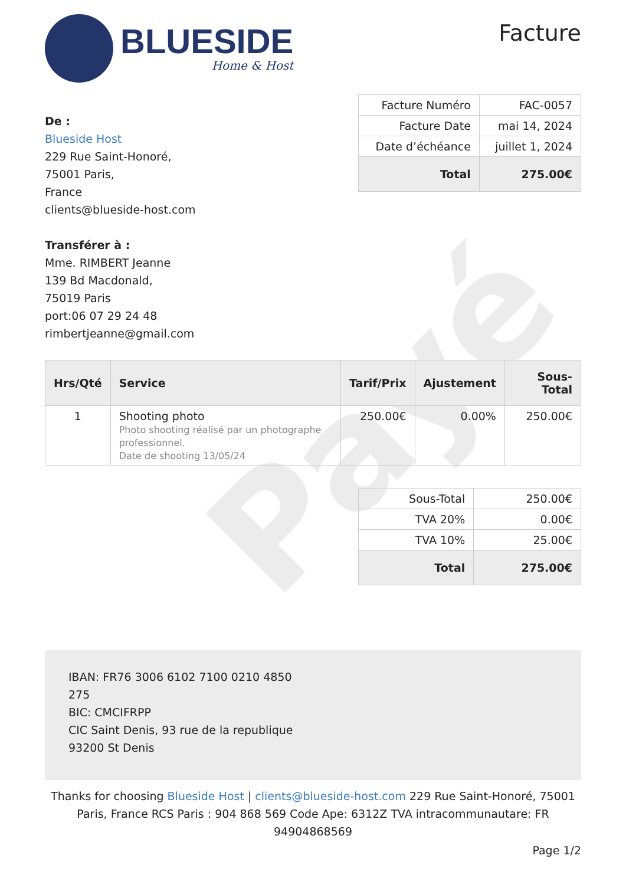Payé
BLUESIDE
Home & Host
Facture
De :
Blueside Host
229 Rue Saint-Honoré,
75001 Paris,
France
clients@blueside-host.com
Transférer à :
Mme. RIMBERT Jeanne
139 Bd Macdonald,
75019 Paris
port:06 07 29 24 48
rimbertjeanne@gmail.com
| Facture Numéro | FAC-0057 |
| Facture Date | mai 14, 2024 |
| Date d’échéance | juillet 1, 2024 |
| Total | 275.00€ |
| Hrs/Qté | Service | Tarif/Prix | Ajustement | Sous-Total |
| --- | --- | --- | --- | --- |
| 1 | Shooting photo Photo shooting réalisé par un photographe professionnel. Date de shooting 13/05/24 | 250.00€ | 0.00% | 250.00€ |
| Sous-Total | 250.00€ |
| TVA 20% | 0.00€ |
| TVA 10% | 25.00€ |
| Total | 275.00€ |
IBAN: FR76 3006 6102 7100 0210 4850
275
BIC: CMCIFRPP
CIC Saint Denis, 93 rue de la republique
93200 St Denis
Thanks for choosing Blueside Host | clients@blueside-host.com 229 Rue Saint-Honoré, 75001 Paris, France RCS Paris : 904 868 569 Code Ape: 6312Z TVA intracommunautare: FR 94904868569
Page 1/2